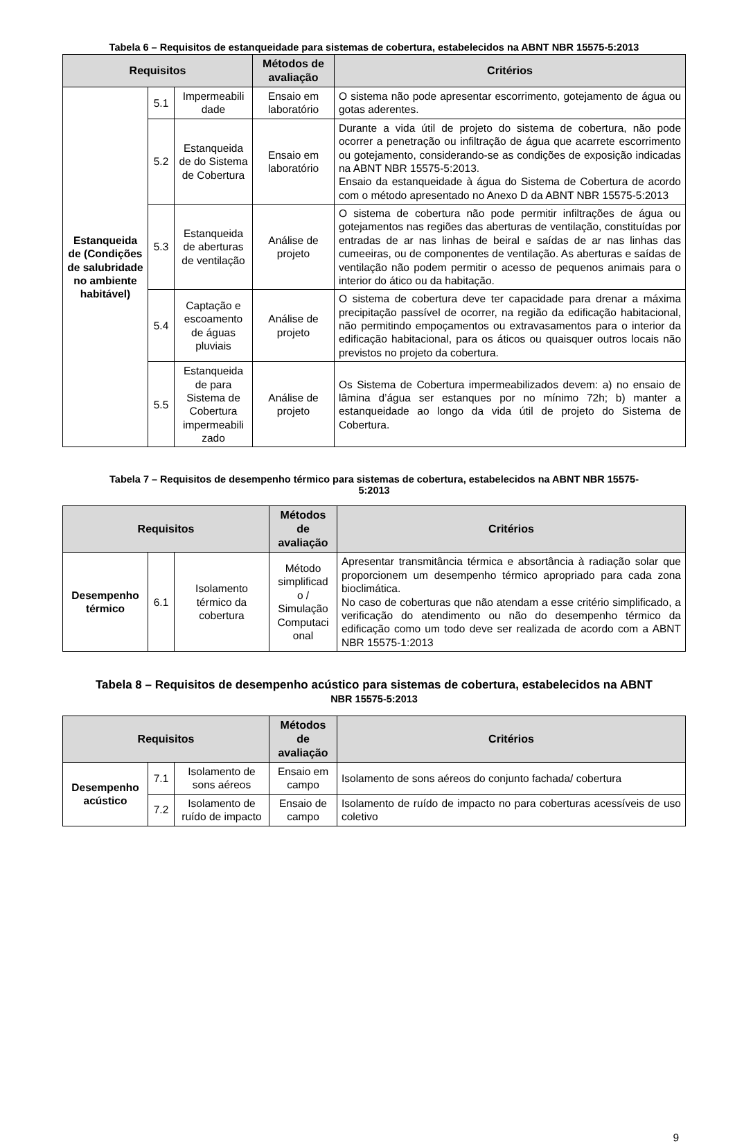Tabela 6 – Requisitos de estanqueidade para sistemas de cobertura, estabelecidos na ABNT NBR 15575-5:2013
| Requisitos | | | Métodos de avaliação | Critérios |
| --- | --- | --- | --- | --- |
| Estanqueida de (Condições de salubridade no ambiente habitável) | 5.1 | Impermeabili dade | Ensaio em laboratório | O sistema não pode apresentar escorrimento, gotejamento de água ou gotas aderentes. |
| | 5.2 | Estanqueida de do Sistema de Cobertura | Ensaio em laboratório | Durante a vida útil de projeto do sistema de cobertura, não pode ocorrer a penetração ou infiltração de água que acarrete escorrimento ou gotejamento, considerando-se as condições de exposição indicadas na ABNT NBR 15575-5:2013. Ensaio da estanqueidade à água do Sistema de Cobertura de acordo com o método apresentado no Anexo D da ABNT NBR 15575-5:2013 |
| | 5.3 | Estanqueida de aberturas de ventilação | Análise de projeto | O sistema de cobertura não pode permitir infiltrações de água ou gotejamentos nas regiões das aberturas de ventilação, constituídas por entradas de ar nas linhas de beiral e saídas de ar nas linhas das cumeeiras, ou de componentes de ventilação. As aberturas e saídas de ventilação não podem permitir o acesso de pequenos animais para o interior do ático ou da habitação. |
| | 5.4 | Captação e escoamento de águas pluviais | Análise de projeto | O sistema de cobertura deve ter capacidade para drenar a máxima precipitação passível de ocorrer, na região da edificação habitacional, não permitindo empoçamentos ou extravasamentos para o interior da edificação habitacional, para os áticos ou quaisquer outros locais não previstos no projeto da cobertura. |
| | 5.5 | Estanqueida de para Sistema de Cobertura impermeabili zado | Análise de projeto | Os Sistema de Cobertura impermeabilizados devem: a) no ensaio de lâmina d’água ser estanques por no mínimo 72h; b) manter a estanqueidade ao longo da vida útil de projeto do Sistema de Cobertura. |
Tabela 7 – Requisitos de desempenho térmico para sistemas de cobertura, estabelecidos na ABNT NBR 15575-
5:2013
| Requisitos | | | Métodos de avaliação | Critérios |
| --- | --- | --- | --- | --- |
| Desempenho térmico | 6.1 | Isolamento térmico da cobertura | Método simplificad o / Simulação Computaci onal | Apresentar transmitância térmica e absortância à radiação solar que proporcionem um desempenho térmico apropriado para cada zona bioclimática. No caso de coberturas que não atendam a esse critério simplificado, a verificação do atendimento ou não do desempenho térmico da edificação como um todo deve ser realizada de acordo com a ABNT NBR 15575-1:2013 |
Tabela 8 – Requisitos de desempenho acústico para sistemas de cobertura, estabelecidos na ABNT
NBR 15575-5:2013
| Requisitos | | | Métodos de avaliação | Critérios |
| --- | --- | --- | --- | --- |
| Desempenho acústico | 7.1 | Isolamento de sons aéreos | Ensaio em campo | Isolamento de sons aéreos do conjunto fachada/ cobertura |
| | 7.2 | Isolamento de ruído de impacto | Ensaio de campo | Isolamento de ruído de impacto no para coberturas acessíveis de uso coletivo |
9